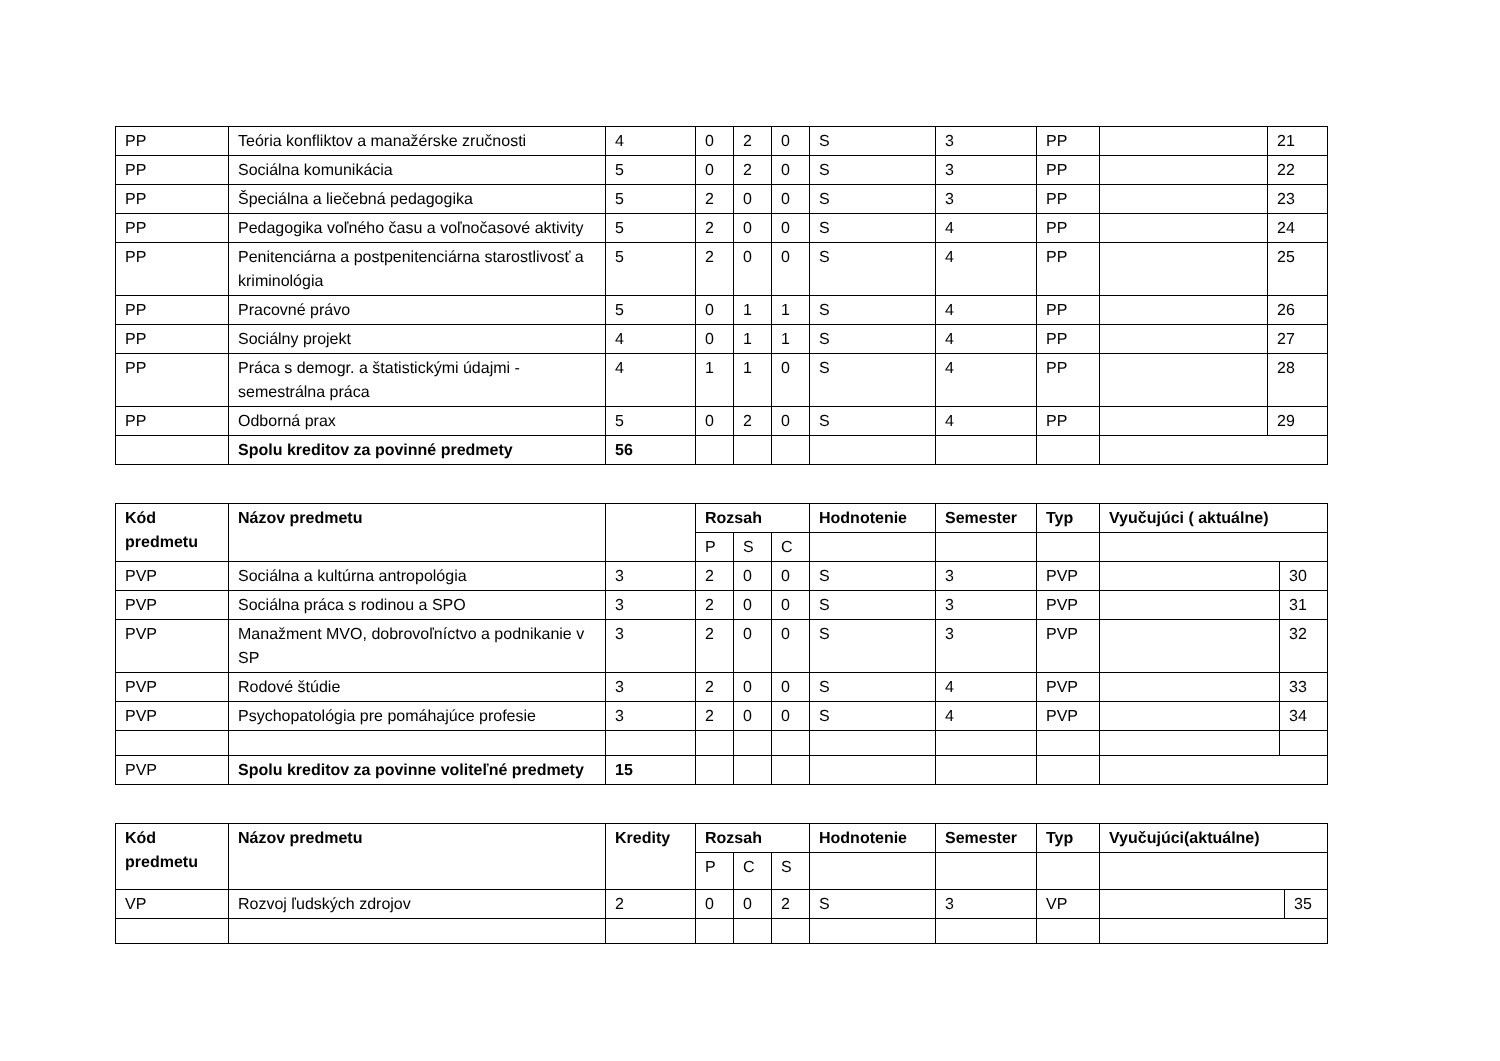| PP | Teória konfliktov a manažérske zručnosti | 4 | 0 | 2 | 0 | S | 3 | PP | | 21 |
| PP | Sociálna komunikácia | 5 | 0 | 2 | 0 | S | 3 | PP | | 22 |
| PP | Špeciálna a liečebná pedagogika | 5 | 2 | 0 | 0 | S | 3 | PP | | 23 |
| PP | Pedagogika voľného času a voľnočasové aktivity | 5 | 2 | 0 | 0 | S | 4 | PP | | 24 |
| PP | Penitenciárna a postpenitenciárna starostlivosť a kriminológia | 5 | 2 | 0 | 0 | S | 4 | PP | | 25 |
| PP | Pracovné právo | 5 | 0 | 1 | 1 | S | 4 | PP | | 26 |
| PP | Sociálny projekt | 4 | 0 | 1 | 1 | S | 4 | PP | | 27 |
| PP | Práca s demogr. a štatistickými údajmi - semestrálna práca | 4 | 1 | 1 | 0 | S | 4 | PP | | 28 |
| PP | Odborná prax | 5 | 0 | 2 | 0 | S | 4 | PP | | 29 |
| | Spolu kreditov za povinné predmety | 56 | | | | | | | | |
| Kód predmetu | Názov predmetu | | Rozsah | | | Hodnotenie | Semester | Typ | Vyučujúci ( aktuálne) | |
| --- | --- | --- | --- | --- | --- | --- | --- | --- | --- | --- |
| | | | P | S | C | | | | | |
| PVP | Sociálna a kultúrna antropológia | 3 | 2 | 0 | 0 | S | 3 | PVP | | 30 |
| PVP | Sociálna práca s rodinou a SPO | 3 | 2 | 0 | 0 | S | 3 | PVP | | 31 |
| PVP | Manažment MVO, dobrovoľníctvo a podnikanie v SP | 3 | 2 | 0 | 0 | S | 3 | PVP | | 32 |
| PVP | Rodové štúdie | 3 | 2 | 0 | 0 | S | 4 | PVP | | 33 |
| PVP | Psychopatológia pre pomáhajúce profesie | 3 | 2 | 0 | 0 | S | 4 | PVP | | 34 |
| PVP | Spolu kreditov za povinne voliteľné predmety | 15 | | | | | | | | |
| Kód predmetu | Názov predmetu | Kredity | Rozsah | | | Hodnotenie | Semester | Typ | Vyučujúci(aktuálne) | |
| --- | --- | --- | --- | --- | --- | --- | --- | --- | --- | --- |
| | | | P | C | S | | | | | |
| VP | Rozvoj ľudských zdrojov | 2 | 0 | 0 | 2 | S | 3 | VP | | 35 |